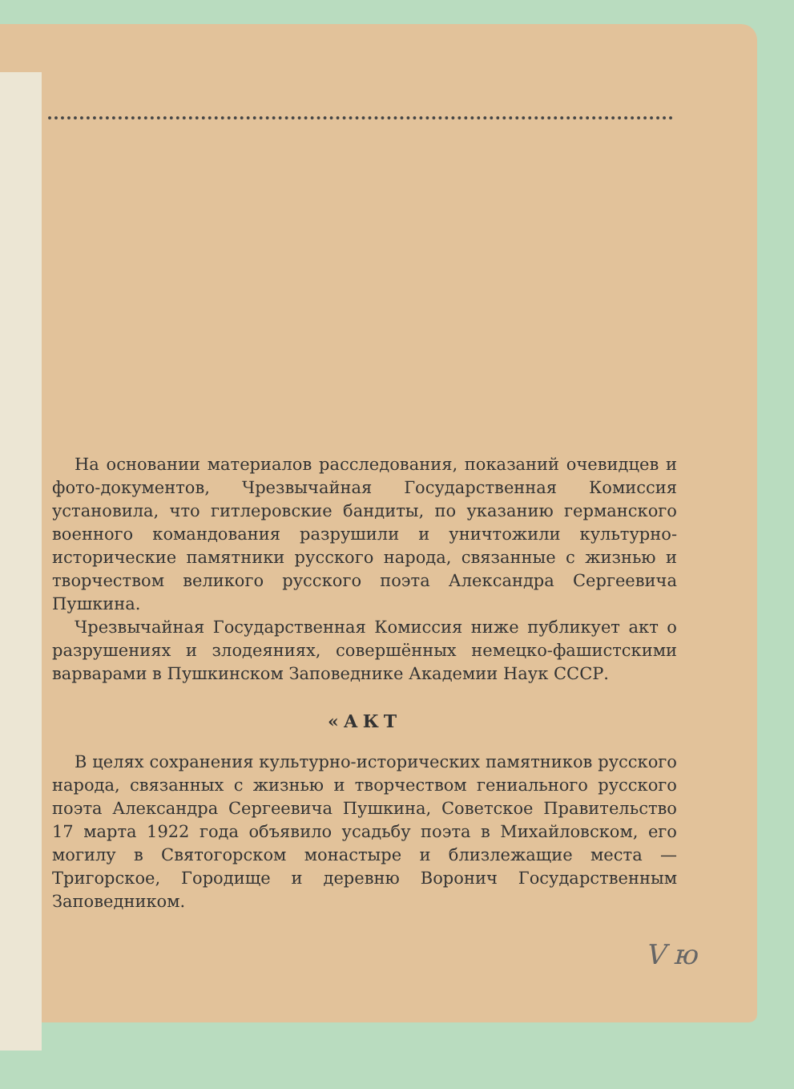На основании материалов расследования, показаний очевидцев и фото-документов, Чрезвычайная Государственная Комиссия установила, что гитлеровские бандиты, по указанию германского военного командования разрушили и уничтожили культурно-исторические памятники русского народа, связанные с жизнью и творчеством великого русского поэта Александра Сергеевича Пушкина.
Чрезвычайная Государственная Комиссия ниже публикует акт о разрушениях и злодеяниях, совершённых немецко-фашистскими варварами в Пушкинском Заповеднике Академии Наук СССР.
«АКТ
В целях сохранения культурно-исторических памятников русского народа, связанных с жизнью и творчеством гениального русского поэта Александра Сергеевича Пушкина, Советское Правительство 17 марта 1922 года объявило усадьбу поэта в Михайловском, его могилу в Святогорском монастыре и близлежащие места — Тригорское, Городище и деревню Воронич Государственным Заповедником.
V ю